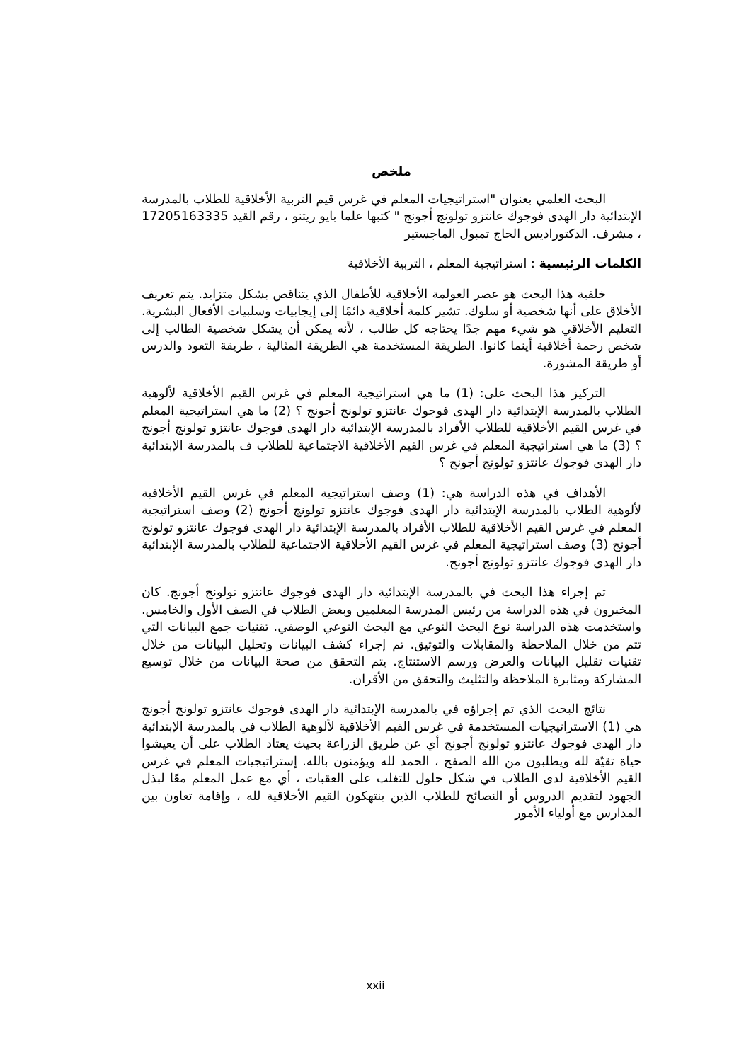ملخص
البحث العلمي بعنوان "استراتيجيات المعلم في غرس قيم التربية الأخلاقية للطلاب بالمدرسة الإبتدائية دار الهدى فوجوك عانتزو تولونج أجونج " كتبها علما بايو ريتنو ، رقم القيد 17205163335 ، مشرف. الدكتوراديس الحاج تمبول الماجستير
الكلمات الرئيسية : استراتيجية المعلم ، التربية الأخلاقية
خلفية هذا البحث هو عصر العولمة الأخلاقية للأطفال الذي يتناقص بشكل متزايد. يتم تعريف الأخلاق على أنها شخصية أو سلوك. تشير كلمة أخلاقية دائمًا إلى إيجابيات وسلبيات الأفعال البشرية. التعليم الأخلاقي هو شيء مهم جدًا يحتاجه كل طالب ، لأنه يمكن أن يشكل شخصية الطالب إلى شخص رحمة أخلاقية أينما كانوا. الطريقة المستخدمة هي الطريقة المثالية ، طريقة التعود والدرس أو طريقة المشورة.
التركيز هذا البحث على: (1) ما هي استراتيجية المعلم في غرس القيم الأخلاقية لألوهية الطلاب بالمدرسة الإبتدائية دار الهدى فوجوك عانتزو تولونج أجونج ؟ (2) ما هي استراتيجية المعلم في غرس القيم الأخلاقية للطلاب الأفراد بالمدرسة الإبتدائية دار الهدى فوجوك عانتزو تولونج أجونج ؟ (3) ما هي استراتيجية المعلم في غرس القيم الأخلاقية الاجتماعية للطلاب ف بالمدرسة الإبتدائية دار الهدى فوجوك عانتزو تولونج أجونج ؟
الأهداف في هذه الدراسة هي: (1) وصف استراتيجية المعلم في غرس القيم الأخلاقية لألوهية الطلاب بالمدرسة الإبتدائية دار الهدى فوجوك عانتزو تولونج أجونج (2) وصف استراتيجية المعلم في غرس القيم الأخلاقية للطلاب الأفراد بالمدرسة الإبتدائية دار الهدى فوجوك عانتزو تولونج أجونج (3) وصف استراتيجية المعلم في غرس القيم الأخلاقية الاجتماعية للطلاب بالمدرسة الإبتدائية دار الهدى فوجوك عانتزو تولونج أجونج.
تم إجراء هذا البحث في بالمدرسة الإبتدائية دار الهدى فوجوك عانتزو تولونج أجونج. كان المخبرون في هذه الدراسة من رئيس المدرسة المعلمين وبعض الطلاب في الصف الأول والخامس. واستخدمت هذه الدراسة نوع البحث النوعي مع البحث النوعي الوصفي. تقنيات جمع البيانات التي تتم من خلال الملاحظة والمقابلات والتوثيق. تم إجراء كشف البيانات وتحليل البيانات من خلال تقنيات تقليل البيانات والعرض ورسم الاستنتاج. يتم التحقق من صحة البيانات من خلال توسيع المشاركة ومثابرة الملاحظة والتثليث والتحقق من الأقران.
نتائج البحث الذي تم إجراؤه في بالمدرسة الإبتدائية دار الهدى فوجوك عانتزو تولونج أجونج هي (1) الاستراتيجيات المستخدمة في غرس القيم الأخلاقية لألوهية الطلاب في بالمدرسة الإبتدائية دار الهدى فوجوك عانتزو تولونج أجونج أي عن طريق الزراعة بحيث يعتاد الطلاب على أن يعيشوا حياة تقيّة لله ويطلبون من الله الصفح ، الحمد لله ويؤمنون بالله. إستراتيجيات المعلم في غرس القيم الأخلاقية لدى الطلاب في شكل حلول للتغلب على العقبات ، أي مع عمل المعلم معًا لبذل الجهود لتقديم الدروس أو النصائح للطلاب الذين ينتهكون القيم الأخلاقية لله ، وإقامة تعاون بين المدارس مع أولياء الأمور
xxii